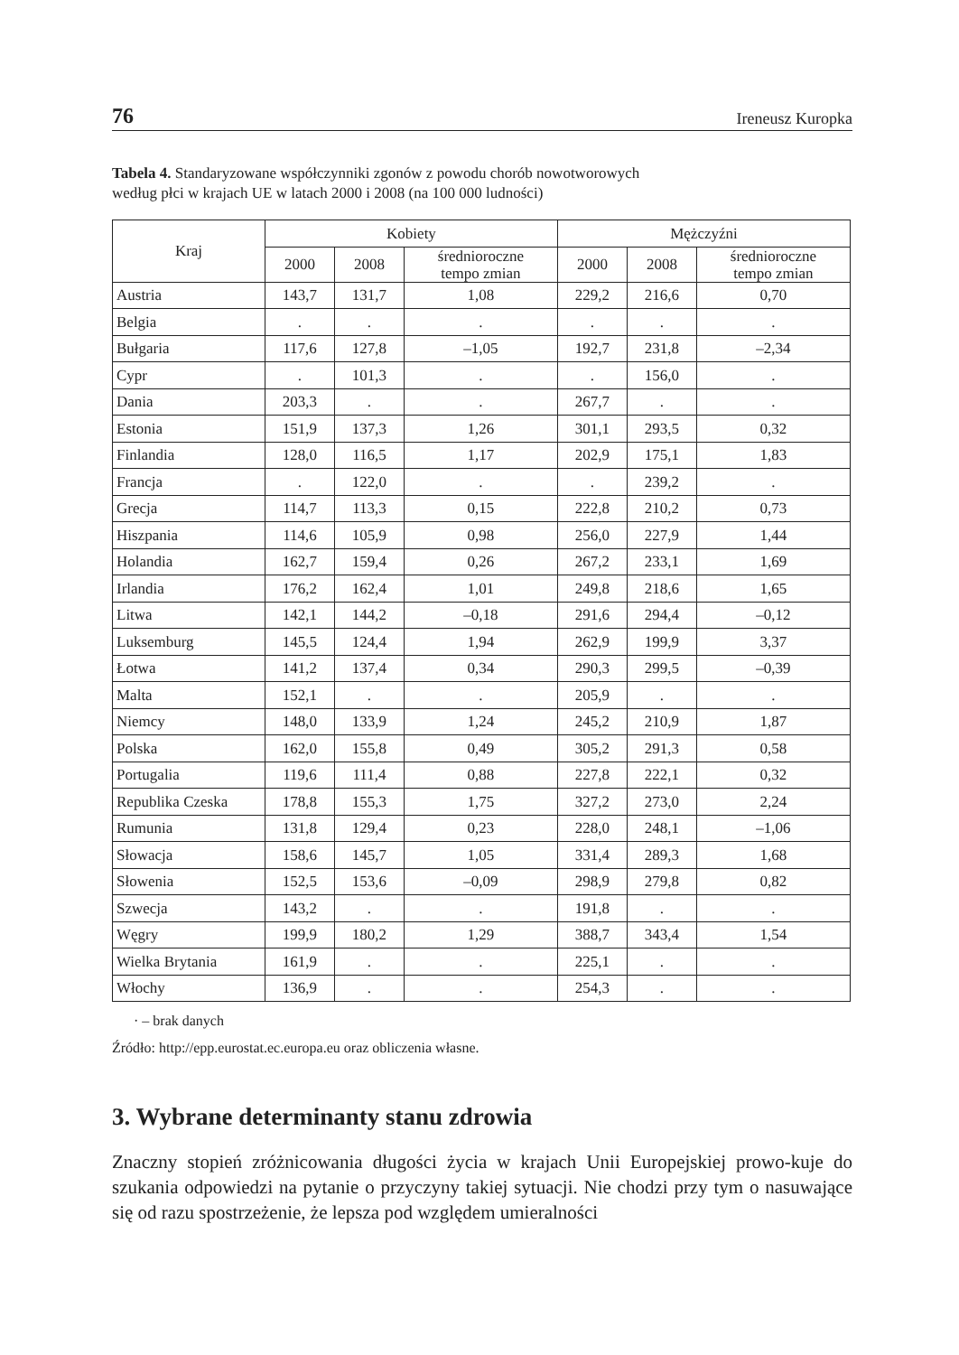76 Ireneusz Kuropka
Tabela 4. Standaryzowane współczynniki zgonów z powodu chorób nowotworowych
według płci w krajach UE w latach 2000 i 2008 (na 100 000 ludności)
| Kraj | Kobiety | | | Mężczyźni | | |
| --- | --- | --- | --- | --- | --- | --- |
| | 2000 | 2008 | średnioroczne tempo zmian | 2000 | 2008 | średnioroczne tempo zmian |
| Austria | 143,7 | 131,7 | 1,08 | 229,2 | 216,6 | 0,70 |
| Belgia | . | . | . | . | . | . |
| Bułgaria | 117,6 | 127,8 | –1,05 | 192,7 | 231,8 | –2,34 |
| Cypr | . | 101,3 | . | . | 156,0 | . |
| Dania | 203,3 | . | . | 267,7 | . | . |
| Estonia | 151,9 | 137,3 | 1,26 | 301,1 | 293,5 | 0,32 |
| Finlandia | 128,0 | 116,5 | 1,17 | 202,9 | 175,1 | 1,83 |
| Francja | . | 122,0 | . | . | 239,2 | . |
| Grecja | 114,7 | 113,3 | 0,15 | 222,8 | 210,2 | 0,73 |
| Hiszpania | 114,6 | 105,9 | 0,98 | 256,0 | 227,9 | 1,44 |
| Holandia | 162,7 | 159,4 | 0,26 | 267,2 | 233,1 | 1,69 |
| Irlandia | 176,2 | 162,4 | 1,01 | 249,8 | 218,6 | 1,65 |
| Litwa | 142,1 | 144,2 | –0,18 | 291,6 | 294,4 | –0,12 |
| Luksemburg | 145,5 | 124,4 | 1,94 | 262,9 | 199,9 | 3,37 |
| Łotwa | 141,2 | 137,4 | 0,34 | 290,3 | 299,5 | –0,39 |
| Malta | 152,1 | . | . | 205,9 | . | . |
| Niemcy | 148,0 | 133,9 | 1,24 | 245,2 | 210,9 | 1,87 |
| Polska | 162,0 | 155,8 | 0,49 | 305,2 | 291,3 | 0,58 |
| Portugalia | 119,6 | 111,4 | 0,88 | 227,8 | 222,1 | 0,32 |
| Republika Czeska | 178,8 | 155,3 | 1,75 | 327,2 | 273,0 | 2,24 |
| Rumunia | 131,8 | 129,4 | 0,23 | 228,0 | 248,1 | –1,06 |
| Słowacja | 158,6 | 145,7 | 1,05 | 331,4 | 289,3 | 1,68 |
| Słowenia | 152,5 | 153,6 | –0,09 | 298,9 | 279,8 | 0,82 |
| Szwecja | 143,2 | . | . | 191,8 | . | . |
| Węgry | 199,9 | 180,2 | 1,29 | 388,7 | 343,4 | 1,54 |
| Wielka Brytania | 161,9 | . | . | 225,1 | . | . |
| Włochy | 136,9 | . | . | 254,3 | . | . |
· – brak danych
Źródło: http://epp.eurostat.ec.europa.eu oraz obliczenia własne.
3. Wybrane determinanty stanu zdrowia
Znaczny stopień zróżnicowania długości życia w krajach Unii Europejskiej prowo-kuje do szukania odpowiedzi na pytanie o przyczyny takiej sytuacji. Nie chodzi przy tym o nasuwające się od razu spostrzeżenie, że lepsza pod względem umieralności